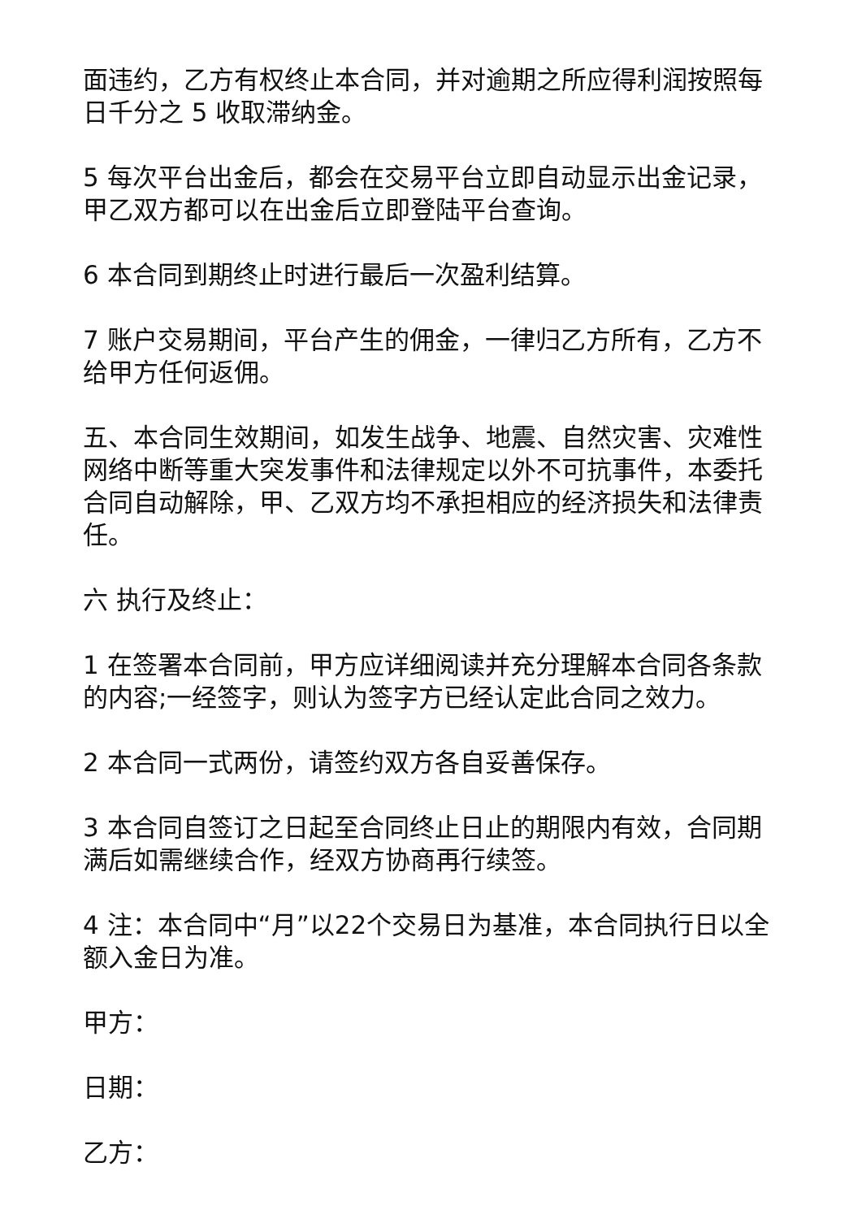面违约，乙方有权终止本合同，并对逾期之所应得利润按照每日千分之 5 收取滞纳金。
5 每次平台出金后，都会在交易平台立即自动显示出金记录，甲乙双方都可以在出金后立即登陆平台查询。
6 本合同到期终止时进行最后一次盈利结算。
7 账户交易期间，平台产生的佣金，一律归乙方所有，乙方不给甲方任何返佣。
五、本合同生效期间，如发生战争、地震、自然灾害、灾难性网络中断等重大突发事件和法律规定以外不可抗事件，本委托合同自动解除，甲、乙双方均不承担相应的经济损失和法律责任。
六 执行及终止：
1 在签署本合同前，甲方应详细阅读并充分理解本合同各条款的内容;一经签字，则认为签字方已经认定此合同之效力。
2 本合同一式两份，请签约双方各自妥善保存。
3 本合同自签订之日起至合同终止日止的期限内有效，合同期满后如需继续合作，经双方协商再行续签。
4 注：本合同中“月”以22个交易日为基准，本合同执行日以全额入金日为准。
甲方：
日期：
乙方：